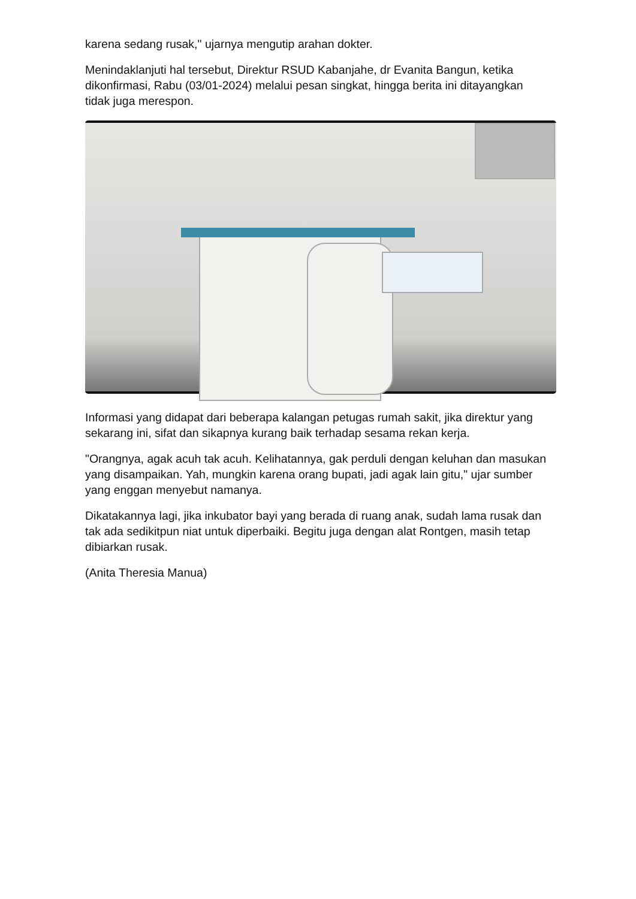karena sedang rusak," ujarnya mengutip arahan dokter.
Menindaklanjuti hal tersebut, Direktur RSUD Kabanjahe, dr Evanita Bangun, ketika dikonfirmasi, Rabu (03/01-2024) melalui pesan singkat, hingga berita ini ditayangkan tidak juga merespon.
Informasi yang didapat dari beberapa kalangan petugas rumah sakit, jika direktur yang sekarang ini, sifat dan sikapnya kurang baik terhadap sesama rekan kerja.
"Orangnya, agak acuh tak acuh. Kelihatannya, gak perduli dengan keluhan dan masukan yang disampaikan. Yah, mungkin karena orang bupati, jadi agak lain gitu," ujar sumber yang enggan menyebut namanya.
Dikatakannya lagi, jika inkubator bayi yang berada di ruang anak, sudah lama rusak dan tak ada sedikitpun niat untuk diperbaiki. Begitu juga dengan alat Rontgen, masih tetap dibiarkan rusak.
(Anita Theresia Manua)